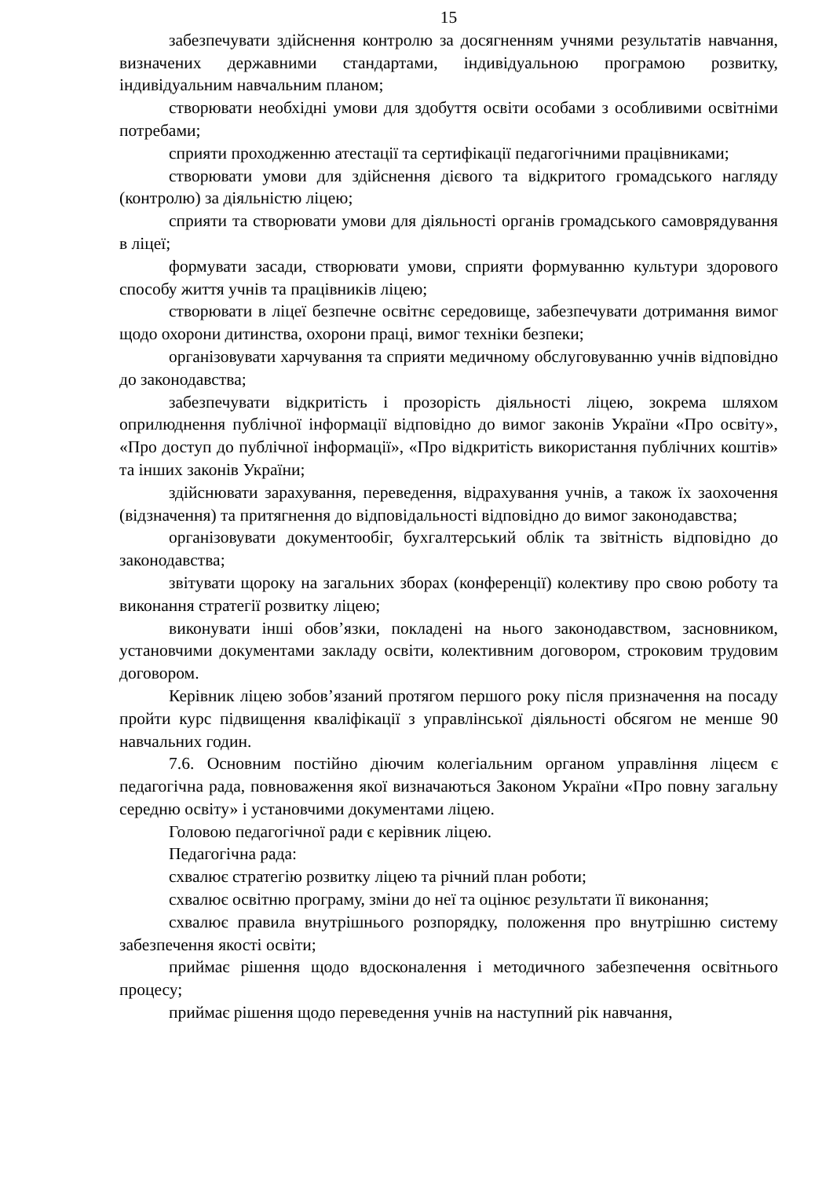15
забезпечувати здійснення контролю за досягненням учнями результатів навчання, визначених державними стандартами, індивідуальною програмою розвитку, індивідуальним навчальним планом;
створювати необхідні умови для здобуття освіти особами з особливими освітніми потребами;
сприяти проходженню атестації та сертифікації педагогічними працівниками;
створювати умови для здійснення дієвого та відкритого громадського нагляду (контролю) за діяльністю ліцею;
сприяти та створювати умови для діяльності органів громадського самоврядування в ліцеї;
формувати засади, створювати умови, сприяти формуванню культури здорового способу життя учнів та працівників ліцею;
створювати в ліцеї безпечне освітнє середовище, забезпечувати дотримання вимог щодо охорони дитинства, охорони праці, вимог техніки безпеки;
організовувати харчування та сприяти медичному обслуговуванню учнів відповідно до законодавства;
забезпечувати відкритість і прозорість діяльності ліцею, зокрема шляхом оприлюднення публічної інформації відповідно до вимог законів України «Про освіту», «Про доступ до публічної інформації», «Про відкритість використання публічних коштів» та інших законів України;
здійснювати зарахування, переведення, відрахування учнів, а також їх заохочення (відзначення) та притягнення до відповідальності відповідно до вимог законодавства;
організовувати документообіг, бухгалтерський облік та звітність відповідно до законодавства;
звітувати щороку на загальних зборах (конференції) колективу про свою роботу та виконання стратегії розвитку ліцею;
виконувати інші обов’язки, покладені на нього законодавством, засновником, установчими документами закладу освіти, колективним договором, строковим трудовим договором.
Керівник ліцею зобов’язаний протягом першого року після призначення на посаду пройти курс підвищення кваліфікації з управлінської діяльності обсягом не менше 90 навчальних годин.
7.6. Основним постійно діючим колегіальним органом управління ліцеєм є педагогічна рада, повноваження якої визначаються Законом України «Про повну загальну середню освіту» і установчими документами ліцею.
Головою педагогічної ради є керівник ліцею.
Педагогічна рада:
схвалює стратегію розвитку ліцею та річний план роботи;
схвалює освітню програму, зміни до неї та оцінює результати її виконання;
схвалює правила внутрішнього розпорядку, положення про внутрішню систему забезпечення якості освіти;
приймає рішення щодо вдосконалення і методичного забезпечення освітнього процесу;
приймає рішення щодо переведення учнів на наступний рік навчання,